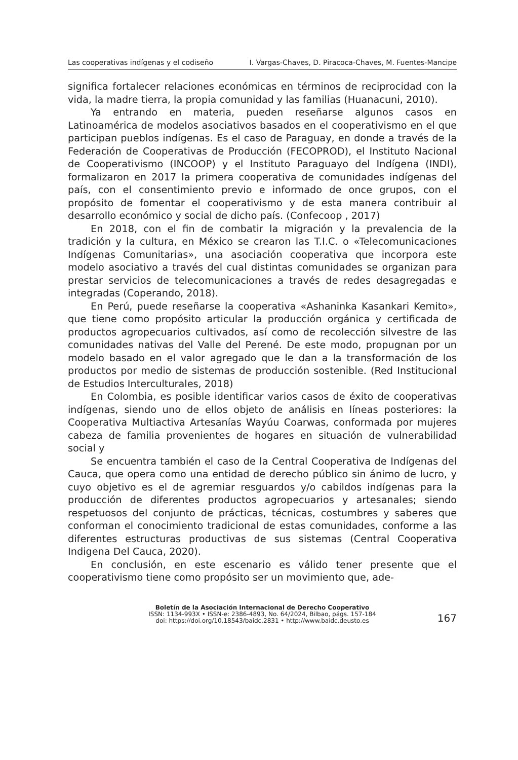Las cooperativas indígenas y el codiseño I. Vargas-Chaves, D. Piracoca-Chaves, M. Fuentes-Mancipe
significa fortalecer relaciones económicas en términos de reciprocidad con la vida, la madre tierra, la propia comunidad y las familias (Huanacuni, 2010).
Ya entrando en materia, pueden reseñarse algunos casos en Latinoamérica de modelos asociativos basados en el cooperativismo en el que participan pueblos indígenas. Es el caso de Paraguay, en donde a través de la Federación de Cooperativas de Producción (FECOPROD), el Instituto Nacional de Cooperativismo (INCOOP) y el Instituto Paraguayo del Indígena (INDI), formalizaron en 2017 la primera cooperativa de comunidades indígenas del país, con el consentimiento previo e informado de once grupos, con el propósito de fomentar el cooperativismo y de esta manera contribuir al desarrollo económico y social de dicho país. (Confecoop , 2017)
En 2018, con el fin de combatir la migración y la prevalencia de la tradición y la cultura, en México se crearon las T.I.C. o «Telecomunicaciones Indígenas Comunitarias», una asociación cooperativa que incorpora este modelo asociativo a través del cual distintas comunidades se organizan para prestar servicios de telecomunicaciones a través de redes desagregadas e integradas (Coperando, 2018).
En Perú, puede reseñarse la cooperativa «Ashaninka Kasankari Kemito», que tiene como propósito articular la producción orgánica y certificada de productos agropecuarios cultivados, así como de recolección silvestre de las comunidades nativas del Valle del Perené. De este modo, propugnan por un modelo basado en el valor agregado que le dan a la transformación de los productos por medio de sistemas de producción sostenible. (Red Institucional de Estudios Interculturales, 2018)
En Colombia, es posible identificar varios casos de éxito de cooperativas indígenas, siendo uno de ellos objeto de análisis en líneas posteriores: la Cooperativa Multiactiva Artesanías Wayúu Coarwas, conformada por mujeres cabeza de familia provenientes de hogares en situación de vulnerabilidad social y
Se encuentra también el caso de la Central Cooperativa de Indígenas del Cauca, que opera como una entidad de derecho público sin ánimo de lucro, y cuyo objetivo es el de agremiar resguardos y/o cabildos indígenas para la producción de diferentes productos agropecuarios y artesanales; siendo respetuosos del conjunto de prácticas, técnicas, costumbres y saberes que conforman el conocimiento tradicional de estas comunidades, conforme a las diferentes estructuras productivas de sus sistemas (Central Cooperativa Indigena Del Cauca, 2020).
En conclusión, en este escenario es válido tener presente que el cooperativismo tiene como propósito ser un movimiento que, ade-
Boletín de la Asociación Internacional de Derecho Cooperativo
ISSN: 1134-993X • ISSN-e: 2386-4893, No. 64/2024, Bilbao, págs. 157-184
doi: https://doi.org/10.18543/baidc.2831 • http://www.baidc.deusto.es
167